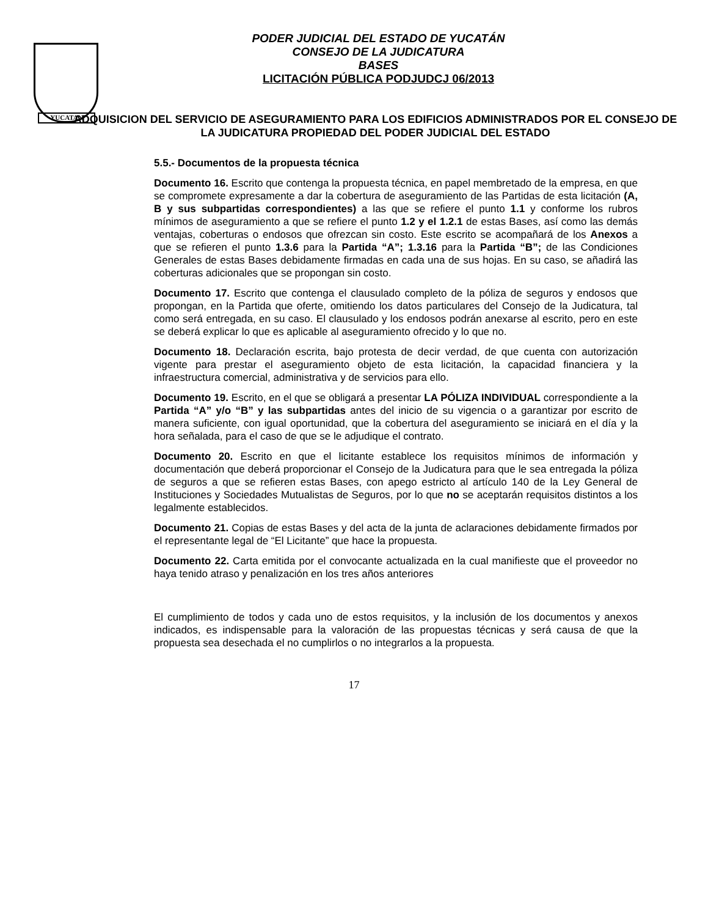YUCATAN
PODER JUDICIAL DEL ESTADO DE YUCATÁN
CONSEJO DE LA JUDICATURA
BASES
LICITACIÓN PÚBLICA PODJUDCJ 06/2013
ADQUISICION DEL SERVICIO DE ASEGURAMIENTO PARA LOS EDIFICIOS ADMINISTRADOS POR EL CONSEJO DE LA JUDICATURA PROPIEDAD DEL PODER JUDICIAL DEL ESTADO
5.5.- Documentos de la propuesta técnica
Documento 16. Escrito que contenga la propuesta técnica, en papel membretado de la empresa, en que se compromete expresamente a dar la cobertura de aseguramiento de las Partidas de esta licitación (A, B y sus subpartidas correspondientes) a las que se refiere el punto 1.1 y conforme los rubros mínimos de aseguramiento a que se refiere el punto 1.2 y el 1.2.1 de estas Bases, así como las demás ventajas, coberturas o endosos que ofrezcan sin costo. Este escrito se acompañará de los Anexos a que se refieren el punto 1.3.6 para la Partida “A”; 1.3.16 para la Partida “B”; de las Condiciones Generales de estas Bases debidamente firmadas en cada una de sus hojas. En su caso, se añadirá las coberturas adicionales que se propongan sin costo.
Documento 17. Escrito que contenga el clausulado completo de la póliza de seguros y endosos que propongan, en la Partida que oferte, omitiendo los datos particulares del Consejo de la Judicatura, tal como será entregada, en su caso. El clausulado y los endosos podrán anexarse al escrito, pero en este se deberá explicar lo que es aplicable al aseguramiento ofrecido y lo que no.
Documento 18. Declaración escrita, bajo protesta de decir verdad, de que cuenta con autorización vigente para prestar el aseguramiento objeto de esta licitación, la capacidad financiera y la infraestructura comercial, administrativa y de servicios para ello.
Documento 19. Escrito, en el que se obligará a presentar LA PÓLIZA INDIVIDUAL correspondiente a la Partida “A” y/o “B” y las subpartidas antes del inicio de su vigencia o a garantizar por escrito de manera suficiente, con igual oportunidad, que la cobertura del aseguramiento se iniciará en el día y la hora señalada, para el caso de que se le adjudique el contrato.
Documento 20. Escrito en que el licitante establece los requisitos mínimos de información y documentación que deberá proporcionar el Consejo de la Judicatura para que le sea entregada la póliza de seguros a que se refieren estas Bases, con apego estricto al artículo 140 de la Ley General de Instituciones y Sociedades Mutualistas de Seguros, por lo que no se aceptarán requisitos distintos a los legalmente establecidos.
Documento 21. Copias de estas Bases y del acta de la junta de aclaraciones debidamente firmados por el representante legal de “El Licitante” que hace la propuesta.
Documento 22. Carta emitida por el convocante actualizada en la cual manifieste que el proveedor no haya tenido atraso y penalización en los tres años anteriores
El cumplimiento de todos y cada uno de estos requisitos, y la inclusión de los documentos y anexos indicados, es indispensable para la valoración de las propuestas técnicas y será causa de que la propuesta sea desechada el no cumplirlos o no integrarlos a la propuesta.
17